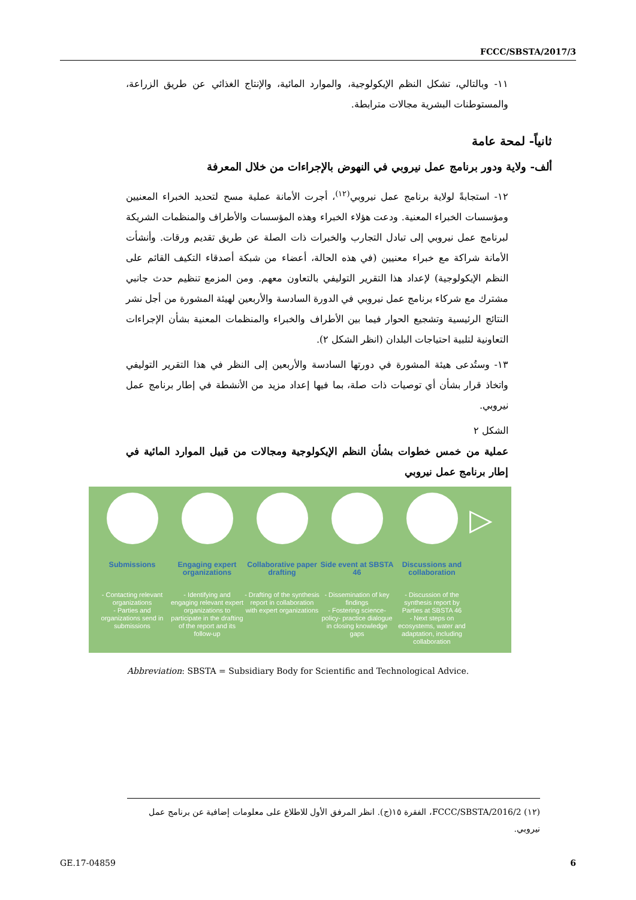FCCC/SBSTA/2017/3
١١- وبالتالي، تشكل النظم الإيكولوجية، والموارد المائية، والإنتاج الغذائي عن طريق الزراعة، والمستوطنات البشرية مجالات مترابطة.
ثانياً- لمحة عامة
ألف- ولاية ودور برنامج عمل نيروبي في النهوض بالإجراءات من خلال المعرفة
١٢- استجابةً لولاية برنامج عمل نيروبي<sup>(١٢)</sup>، أجرت الأمانة عملية مسح لتحديد الخبراء المعنيين ومؤسسات الخبراء المعنية. ودعت هؤلاء الخبراء وهذه المؤسسات والأطراف والمنظمات الشريكة لبرنامج عمل نيروبي إلى تبادل التجارب والخبرات ذات الصلة عن طريق تقديم ورقات. وأنشأت الأمانة شراكة مع خبراء معنيين (في هذه الحالة، أعضاء من شبكة أصدقاء التكيف القائم على النظم الإيكولوجية) لإعداد هذا التقرير التوليفي بالتعاون معهم. ومن المزمع تنظيم حدث جانبي مشترك مع شركاء برنامج عمل نيروبي في الدورة السادسة والأربعين لهيئة المشورة من أجل نشر النتائج الرئيسية وتشجيع الحوار فيما بين الأطراف والخبراء والمنظمات المعنية بشأن الإجراءات التعاونية لتلبية احتياجات البلدان (انظر الشكل ٢).
١٣- وستُدعى هيئة المشورة في دورتها السادسة والأربعين إلى النظر في هذا التقرير التوليفي واتخاذ قرار بشأن أي توصيات ذات صلة، بما فيها إعداد مزيد من الأنشطة في إطار برنامج عمل نيروبي.
الشكل ٢
عملية من خمس خطوات بشأن النظم الإيكولوجية ومجالات من قبيل الموارد المائية في إطار برنامج عمل نيروبي
Submissions
- Contacting relevant organizations
- Parties and organizations send in submissions
Engaging expert organizations
- Identifying and engaging relevant expert organizations to participate in the drafting of the report and its follow-up
Collaborative paper drafting
- Drafting of the synthesis report in collaboration with expert organizations
Side event at SBSTA 46
- Dissemination of key findings
- Fostering science-policy- practice dialogue in closing knowledge gaps
Discussions and collaboration
- Discussion of the synthesis report by Parties at SBSTA 46
- Next steps on ecosystems, water and adaptation, including collaboration
▷
Abbreviation: SBSTA = Subsidiary Body for Scientific and Technological Advice.
(١٢) FCCC/SBSTA/2016/2، الفقرة ١٥(ج). انظر المرفق الأول للاطلاع على معلومات إضافية عن برنامج عمل نيروبي.
GE.17-04859 6